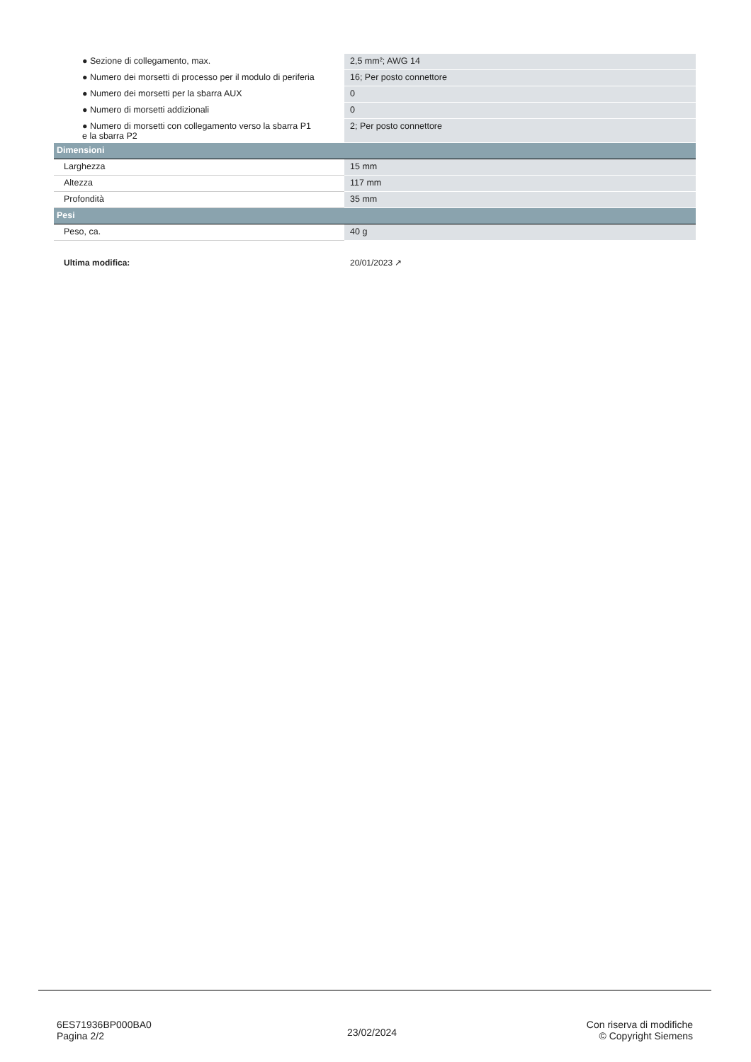| ● Sezione di collegamento, max. | 2,5 mm²; AWG 14 |
| ● Numero dei morsetti di processo per il modulo di periferia | 16; Per posto connettore |
| ● Numero dei morsetti per la sbarra AUX | 0 |
| ● Numero di morsetti addizionali | 0 |
| ● Numero di morsetti con collegamento verso la sbarra P1 e la sbarra P2 | 2; Per posto connettore |
| Dimensioni | |
| Larghezza | 15 mm |
| Altezza | 117 mm |
| Profondità | 35 mm |
| Pesi | |
| Peso, ca. | 40 g |
| Ultima modifica: | 20/01/2023 ↗ |
6ES71936BP000BA0
Pagina 2/2
23/02/2024
Con riserva di modifiche
© Copyright Siemens